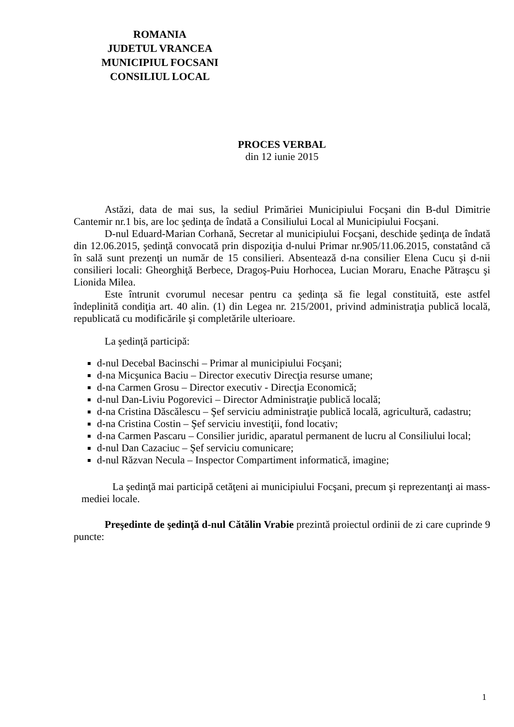ROMANIA
JUDETUL VRANCEA
MUNICIPIUL FOCSANI
CONSILIUL LOCAL
PROCES VERBAL
din 12 iunie 2015
Astăzi, data de mai sus, la sediul Primăriei Municipiului Focşani din B-dul Dimitrie Cantemir nr.1 bis, are loc şedinţa de îndată a Consiliului Local al Municipiului Focşani.
D-nul Eduard-Marian Corhană, Secretar al municipiului Focşani, deschide şedinţa de îndată din 12.06.2015, şedinţă convocată prin dispoziţia d-nului Primar nr.905/11.06.2015, constatând că în sală sunt prezenţi un număr de 15 consilieri. Absentează d-na consilier Elena Cucu şi d-nii consilieri locali: Gheorghiţă Berbece, Dragoş-Puiu Horhocea, Lucian Moraru, Enache Pătraşcu şi Lionida Milea.
Este întrunit cvorumul necesar pentru ca şedinţa să fie legal constituită, este astfel îndeplinită condiţia art. 40 alin. (1) din Legea nr. 215/2001, privind administraţia publică locală, republicată cu modificările şi completările ulterioare.
La şedinţă participă:
d-nul Decebal Bacinschi – Primar al municipiului Focşani;
d-na Micşunica Baciu – Director executiv Direcţia resurse umane;
d-na Carmen Grosu – Director executiv - Direcţia Economică;
d-nul Dan-Liviu Pogorevici – Director Administraţie publică locală;
d-na Cristina Dăscălescu – Şef serviciu administraţie publică locală, agricultură, cadastru;
d-na Cristina Costin – Şef serviciu investiţii, fond locativ;
d-na Carmen Pascaru – Consilier juridic, aparatul permanent de lucru al Consiliului local;
d-nul Dan Cazaciuc – Şef serviciu comunicare;
d-nul Răzvan Necula – Inspector Compartiment informatică, imagine;
La şedinţă mai participă cetăţeni ai municipiului Focşani, precum şi reprezentanţi ai mass-mediei locale.
Preşedinte de şedinţă d-nul Cătălin Vrabie prezintă proiectul ordinii de zi care cuprinde 9 puncte:
1